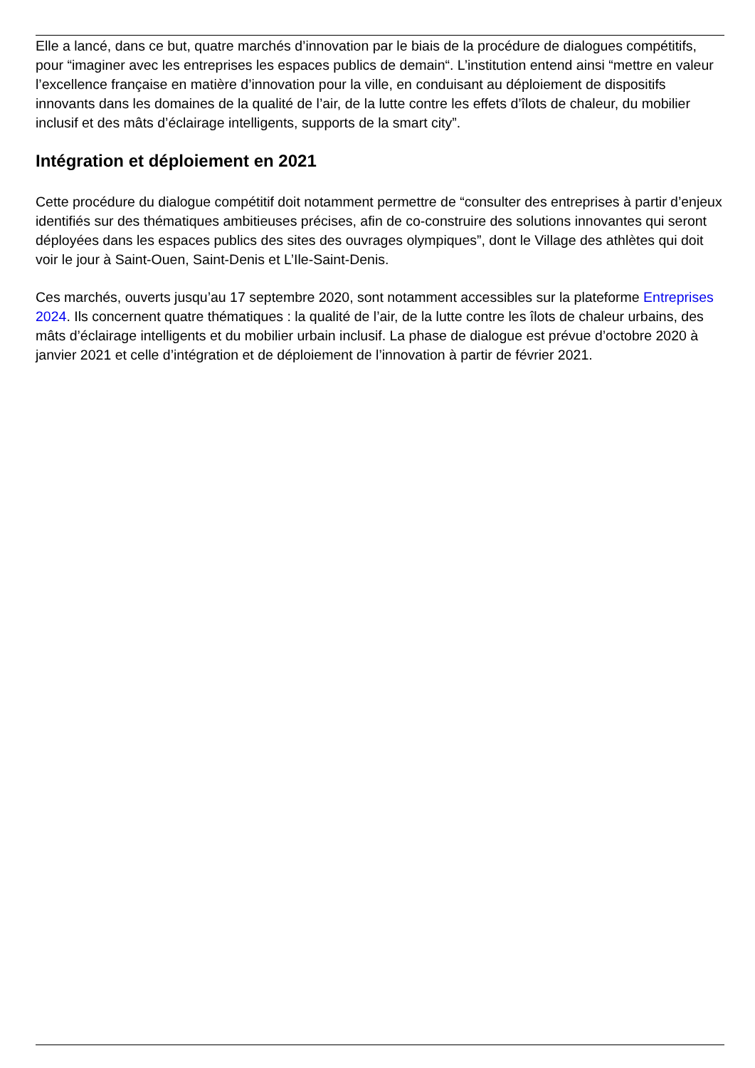Elle a lancé, dans ce but, quatre marchés d’innovation par le biais de la procédure de dialogues compétitifs, pour “imaginer avec les entreprises les espaces publics de demain“. L’institution entend ainsi “mettre en valeur l’excellence française en matière d’innovation pour la ville, en conduisant au déploiement de dispositifs innovants dans les domaines de la qualité de l’air, de la lutte contre les effets d’îlots de chaleur, du mobilier inclusif et des mâts d’éclairage intelligents, supports de la smart city”.
Intégration et déploiement en 2021
Cette procédure du dialogue compétitif doit notamment permettre de “consulter des entreprises à partir d’enjeux identifiés sur des thématiques ambitieuses précises, afin de co-construire des solutions innovantes qui seront déployées dans les espaces publics des sites des ouvrages olympiques”, dont le Village des athlètes qui doit voir le jour à Saint-Ouen, Saint-Denis et L’Ile-Saint-Denis.
Ces marchés, ouverts jusqu’au 17 septembre 2020, sont notamment accessibles sur la plateforme Entreprises 2024. Ils concernent quatre thématiques : la qualité de l’air, de la lutte contre les îlots de chaleur urbains, des mâts d’éclairage intelligents et du mobilier urbain inclusif. La phase de dialogue est prévue d’octobre 2020 à janvier 2021 et celle d’intégration et de déploiement de l’innovation à partir de février 2021.